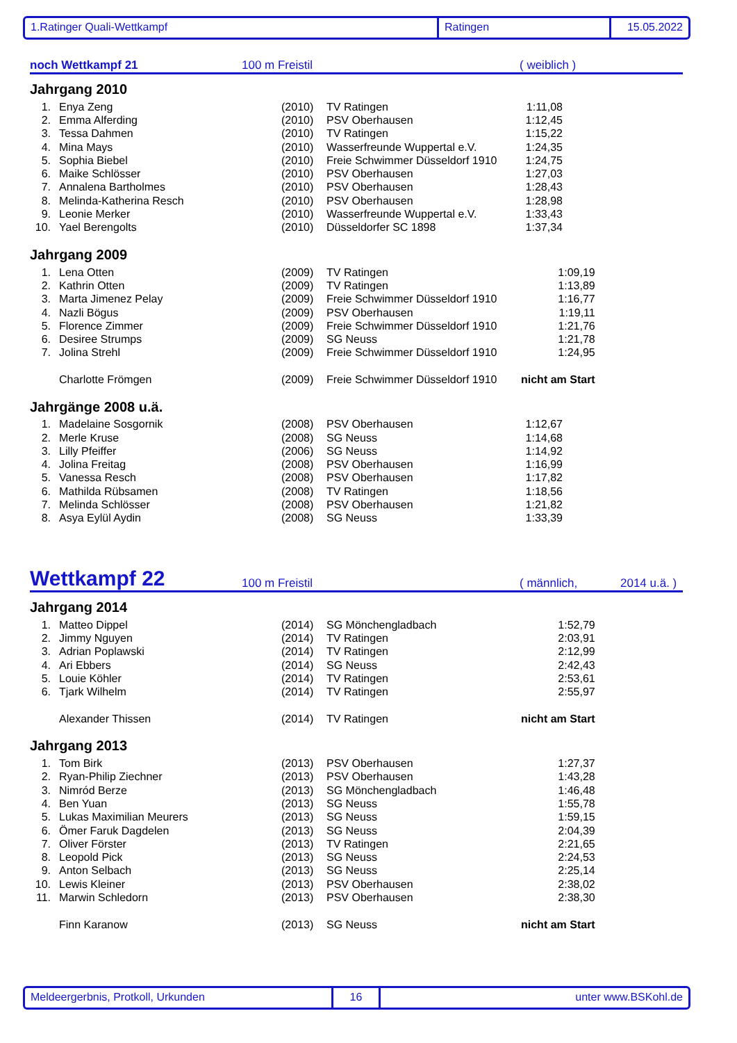1.Ratinger Quali-Wettkampf Ratingen 15.05.2022
noch Wettkampf 21 100 m Freistil ( weiblich )
Jahrgang 2010
| 1. | Enya Zeng | (2010) | TV Ratingen | 1:11,08 |
| 2. | Emma Alferding | (2010) | PSV Oberhausen | 1:12,45 |
| 3. | Tessa Dahmen | (2010) | TV Ratingen | 1:15,22 |
| 4. | Mina Mays | (2010) | Wasserfreunde Wuppertal e.V. | 1:24,35 |
| 5. | Sophia Biebel | (2010) | Freie Schwimmer Düsseldorf 1910 | 1:24,75 |
| 6. | Maike Schlösser | (2010) | PSV Oberhausen | 1:27,03 |
| 7. | Annalena Bartholmes | (2010) | PSV Oberhausen | 1:28,43 |
| 8. | Melinda-Katherina Resch | (2010) | PSV Oberhausen | 1:28,98 |
| 9. | Leonie Merker | (2010) | Wasserfreunde Wuppertal e.V. | 1:33,43 |
| 10. | Yael Berengolts | (2010) | Düsseldorfer SC 1898 | 1:37,34 |
Jahrgang 2009
| 1. | Lena Otten | (2009) | TV Ratingen | 1:09,19 |
| 2. | Kathrin Otten | (2009) | TV Ratingen | 1:13,89 |
| 3. | Marta Jimenez Pelay | (2009) | Freie Schwimmer Düsseldorf 1910 | 1:16,77 |
| 4. | Nazli Bögus | (2009) | PSV Oberhausen | 1:19,11 |
| 5. | Florence Zimmer | (2009) | Freie Schwimmer Düsseldorf 1910 | 1:21,76 |
| 6. | Desiree Strumps | (2009) | SG Neuss | 1:21,78 |
| 7. | Jolina Strehl | (2009) | Freie Schwimmer Düsseldorf 1910 | 1:24,95 |
| | Charlotte Frömgen | (2009) | Freie Schwimmer Düsseldorf 1910 | nicht am Start |
Jahrgänge 2008 u.ä.
| 1. | Madelaine Sosgornik | (2008) | PSV Oberhausen | 1:12,67 |
| 2. | Merle Kruse | (2008) | SG Neuss | 1:14,68 |
| 3. | Lilly Pfeiffer | (2006) | SG Neuss | 1:14,92 |
| 4. | Jolina Freitag | (2008) | PSV Oberhausen | 1:16,99 |
| 5. | Vanessa Resch | (2008) | PSV Oberhausen | 1:17,82 |
| 6. | Mathilda Rübsamen | (2008) | TV Ratingen | 1:18,56 |
| 7. | Melinda Schlösser | (2008) | PSV Oberhausen | 1:21,82 |
| 8. | Asya Eylül Aydin | (2008) | SG Neuss | 1:33,39 |
Wettkampf 22 100 m Freistil ( männlich, 2014 u.ä. )
Jahrgang 2014
| 1. | Matteo Dippel | (2014) | SG Mönchengladbach | 1:52,79 |
| 2. | Jimmy Nguyen | (2014) | TV Ratingen | 2:03,91 |
| 3. | Adrian Poplawski | (2014) | TV Ratingen | 2:12,99 |
| 4. | Ari Ebbers | (2014) | SG Neuss | 2:42,43 |
| 5. | Louie Köhler | (2014) | TV Ratingen | 2:53,61 |
| 6. | Tjark Wilhelm | (2014) | TV Ratingen | 2:55,97 |
| | Alexander Thissen | (2014) | TV Ratingen | nicht am Start |
Jahrgang 2013
| 1. | Tom Birk | (2013) | PSV Oberhausen | 1:27,37 |
| 2. | Ryan-Philip Ziechner | (2013) | PSV Oberhausen | 1:43,28 |
| 3. | Nimród Berze | (2013) | SG Mönchengladbach | 1:46,48 |
| 4. | Ben Yuan | (2013) | SG Neuss | 1:55,78 |
| 5. | Lukas Maximilian Meurers | (2013) | SG Neuss | 1:59,15 |
| 6. | Ömer Faruk Dagdelen | (2013) | SG Neuss | 2:04,39 |
| 7. | Oliver Förster | (2013) | TV Ratingen | 2:21,65 |
| 8. | Leopold Pick | (2013) | SG Neuss | 2:24,53 |
| 9. | Anton Selbach | (2013) | SG Neuss | 2:25,14 |
| 10. | Lewis Kleiner | (2013) | PSV Oberhausen | 2:38,02 |
| 11. | Marwin Schledorn | (2013) | PSV Oberhausen | 2:38,30 |
| | Finn Karanow | (2013) | SG Neuss | nicht am Start |
Meldeergerbnis, Protkoll, Urkunden 16 unter www.BSKohl.de